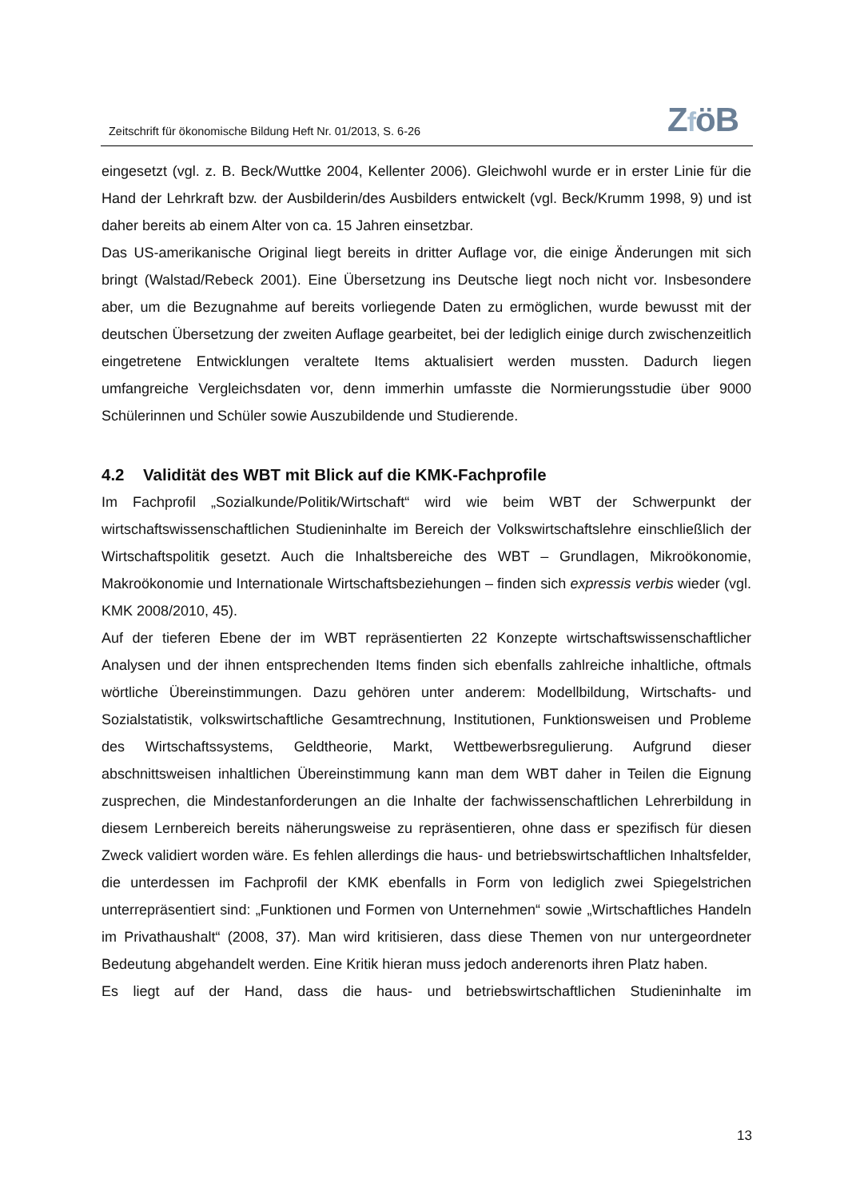Zeitschrift für ökonomische Bildung Heft Nr. 01/2013, S. 6-26
ZföB
eingesetzt (vgl. z. B. Beck/Wuttke 2004, Kellenter 2006). Gleichwohl wurde er in erster Linie für die Hand der Lehrkraft bzw. der Ausbilderin/des Ausbilders entwickelt (vgl. Beck/Krumm 1998, 9) und ist daher bereits ab einem Alter von ca. 15 Jahren einsetzbar.
Das US-amerikanische Original liegt bereits in dritter Auflage vor, die einige Änderungen mit sich bringt (Walstad/Rebeck 2001). Eine Übersetzung ins Deutsche liegt noch nicht vor. Insbesondere aber, um die Bezugnahme auf bereits vorliegende Daten zu ermöglichen, wurde bewusst mit der deutschen Übersetzung der zweiten Auflage gearbeitet, bei der lediglich einige durch zwischenzeitlich eingetretene Entwicklungen veraltete Items aktualisiert werden mussten. Dadurch liegen umfangreiche Vergleichsdaten vor, denn immerhin umfasste die Normierungsstudie über 9000 Schülerinnen und Schüler sowie Auszubildende und Studierende.
4.2 Validität des WBT mit Blick auf die KMK-Fachprofile
Im Fachprofil „Sozialkunde/Politik/Wirtschaft“ wird wie beim WBT der Schwerpunkt der wirtschaftswissenschaftlichen Studieninhalte im Bereich der Volkswirtschaftslehre einschließlich der Wirtschaftspolitik gesetzt. Auch die Inhaltsbereiche des WBT – Grundlagen, Mikroökonomie, Makroökonomie und Internationale Wirtschaftsbeziehungen – finden sich expressis verbis wieder (vgl. KMK 2008/2010, 45).
Auf der tieferen Ebene der im WBT repräsentierten 22 Konzepte wirtschaftswissenschaftlicher Analysen und der ihnen entsprechenden Items finden sich ebenfalls zahlreiche inhaltliche, oftmals wörtliche Übereinstimmungen. Dazu gehören unter anderem: Modellbildung, Wirtschafts- und Sozialstatistik, volkswirtschaftliche Gesamtrechnung, Institutionen, Funktionsweisen und Probleme des Wirtschaftssystems, Geldtheorie, Markt, Wettbewerbsregulierung. Aufgrund dieser abschnittsweisen inhaltlichen Übereinstimmung kann man dem WBT daher in Teilen die Eignung zusprechen, die Mindestanforderungen an die Inhalte der fachwissenschaftlichen Lehrerbildung in diesem Lernbereich bereits näherungsweise zu repräsentieren, ohne dass er spezifisch für diesen Zweck validiert worden wäre. Es fehlen allerdings die haus- und betriebswirtschaftlichen Inhaltsfelder, die unterdessen im Fachprofil der KMK ebenfalls in Form von lediglich zwei Spiegelstrichen unterrepräsentiert sind: „Funktionen und Formen von Unternehmen“ sowie „Wirtschaftliches Handeln im Privathaushalt“ (2008, 37). Man wird kritisieren, dass diese Themen von nur untergeordneter Bedeutung abgehandelt werden. Eine Kritik hieran muss jedoch anderenorts ihren Platz haben.
Es liegt auf der Hand, dass die haus- und betriebswirtschaftlichen Studieninhalte im
13